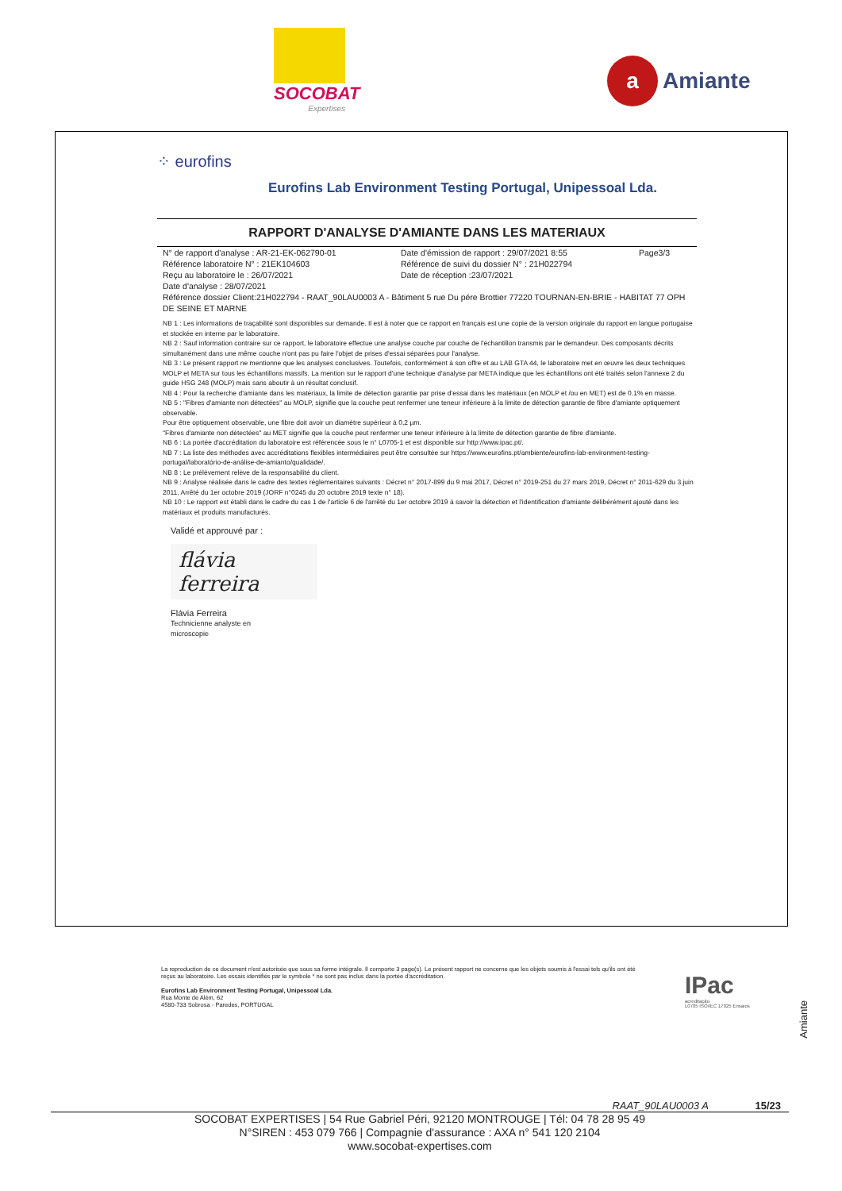SOCOBAT
Expertises
a Amiante
⁘ eurofins
Eurofins Lab Environment Testing Portugal, Unipessoal Lda.
RAPPORT D'ANALYSE D'AMIANTE DANS LES MATERIAUX
N° de rapport d'analyse : AR-21-EK-062790-01
Référence laboratoire N° : 21EK104603
Reçu au laboratoire le : 26/07/2021
Date d'émission de rapport : 29/07/2021 8:55
Référence de suivi du dossier N° : 21H022794
Date de réception :23/07/2021
Page3/3
Date d'analyse : 28/07/2021
Référence dossier Client:21H022794 - RAAT_90LAU0003 A - Bâtiment 5 rue Du pére Brottier 77220 TOURNAN-EN-BRIE - HABITAT 77 OPH DE SEINE ET MARNE
NB 1 : Les informations de traçabilité sont disponibles sur demande. Il est à noter que ce rapport en français est une copie de la version originale du rapport en langue portugaise et stockée en interne par le laboratoire.
NB 2 : Sauf information contraire sur ce rapport, le laboratoire effectue une analyse couche par couche de l'échantillon transmis par le demandeur. Des composants décrits simultanément dans une même couche n'ont pas pu faire l'objet de prises d'essai séparées pour l'analyse.
NB 3 : Le présent rapport ne mentionne que les analyses conclusives. Toutefois, conformément à son offre et au LAB GTA 44, le laboratoire met en œuvre les deux techniques MOLP et META sur tous les échantillons massifs. La mention sur le rapport d'une technique d'analyse par META indique que les échantillons ont été traités selon l'annexe 2 du guide HSG 248 (MOLP) mais sans aboutir à un résultat conclusif.
NB 4 : Pour la recherche d'amiante dans les matériaux, la limite de détection garantie par prise d'essai dans les matériaux (en MOLP et /ou en MET) est de 0.1% en masse.
NB 5 : "Fibres d'amiante non détectées" au MOLP, signifie que la couche peut renfermer une teneur inférieure à la limite de détection garantie de fibre d'amiante optiquement observable.
Pour être optiquement observable, une fibre doit avoir un diamètre supérieur à 0,2 µm.
"Fibres d'amiante non détectées" au MET signifie que la couche peut renfermer une teneur inférieure à la limite de détection garantie de fibre d'amiante.
NB 6 : La portée d'accréditation du laboratoire est référencée sous le n° L0705-1 et est disponible sur http://www.ipac.pt/.
NB 7 : La liste des méthodes avec accréditations flexibles intermédiaires peut être consultée sur https://www.eurofins.pt/ambiente/eurofins-lab-environment-testing-portugal/laboratório-de-análise-de-amianto/qualidade/.
NB 8 : Le prélèvement relève de la responsabilité du client.
NB 9 : Analyse réalisée dans le cadre des textes réglementaires suivants : Décret n° 2017-899 du 9 mai 2017, Décret n° 2019-251 du 27 mars 2019, Décret n° 2011-629 du 3 juin 2011, Arrêté du 1er octobre 2019 (JORF n°0245 du 20 octobre 2019 texte n° 18).
NB 10 : Le rapport est établi dans le cadre du cas 1 de l'article 6 de l'arrêté du 1er octobre 2019 à savoir la détection et l'identification d'amiante délibérément ajouté dans les matériaux et produits manufacturés.
Validé et approuvé par :
flávia
ferreira
Flávia Ferreira
Technicienne analyste en microscopie
La reproduction de ce document n'est autorisée que sous sa forme intégrale. Il comporte 3 page(s). Le présent rapport ne concerne que les objets soumis à l'essai tels qu'ils ont été reçus au laboratoire. Les essais identifiés par le symbole * ne sont pas inclus dans la portée d'accréditation.
Eurofins Lab Environment Testing Portugal, Unipessoal Lda.
Rua Monte de Além, 62
4580-733 Sobrosa - Paredes, PORTUGAL
IPac
acreditação
L0705 ISO/IEC 17025 Ensaios
Amiante
RAAT_90LAU0003 A 15/23
SOCOBAT EXPERTISES | 54 Rue Gabriel Péri, 92120 MONTROUGE | Tél: 04 78 28 95 49
N°SIREN : 453 079 766 | Compagnie d'assurance : AXA n° 541 120 2104
www.socobat-expertises.com